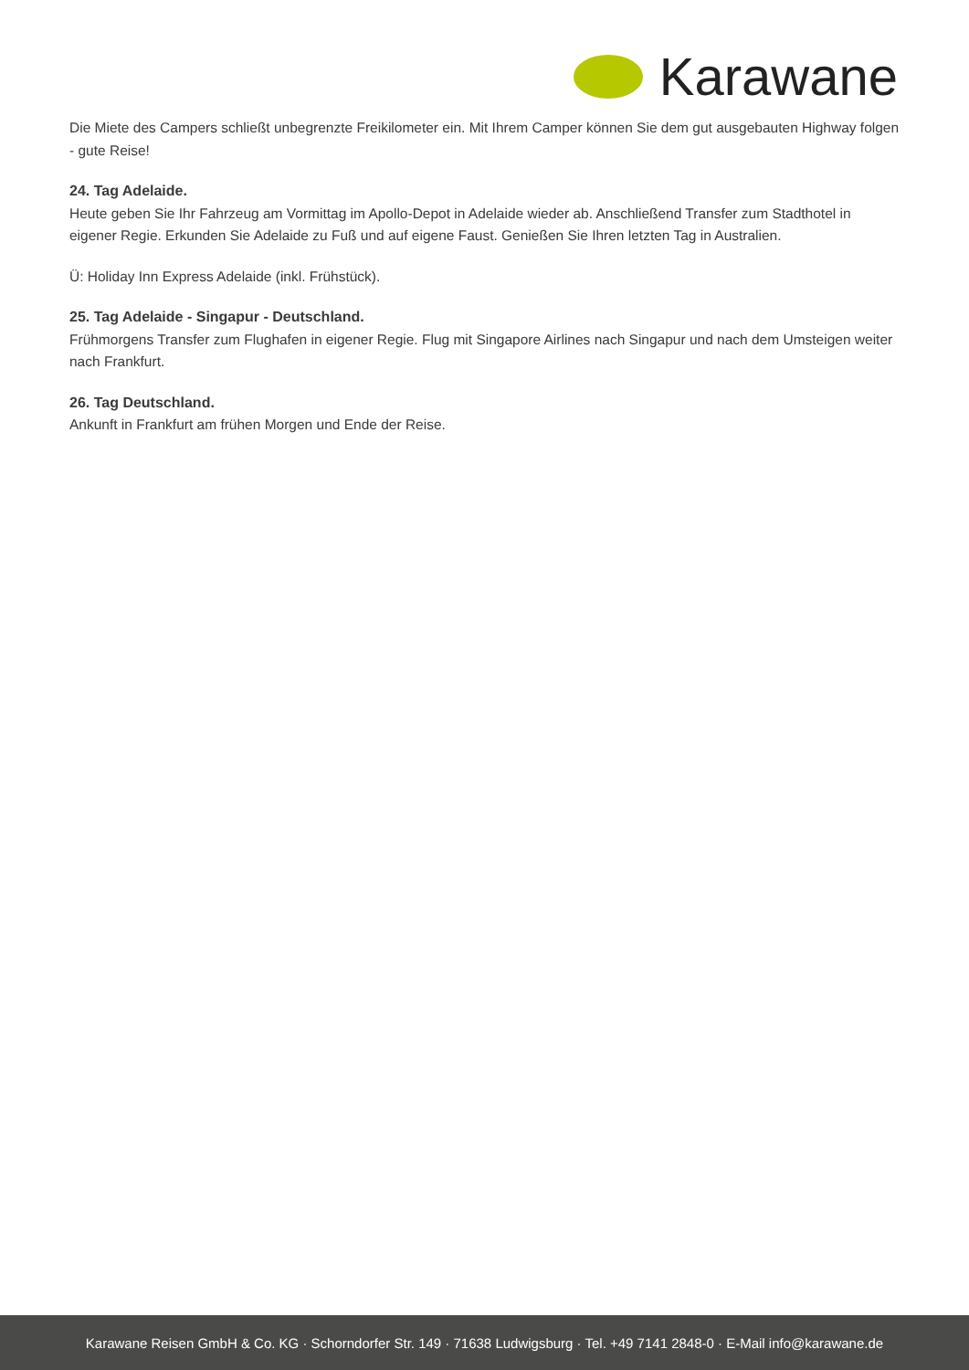Karawane
Die Miete des Campers schließt unbegrenzte Freikilometer ein. Mit Ihrem Camper können Sie dem gut ausgebauten Highway folgen - gute Reise!
24. Tag Adelaide.
Heute geben Sie Ihr Fahrzeug am Vormittag im Apollo-Depot in Adelaide wieder ab. Anschließend Transfer zum Stadthotel in eigener Regie. Erkunden Sie Adelaide zu Fuß und auf eigene Faust. Genießen Sie Ihren letzten Tag in Australien.
Ü: Holiday Inn Express Adelaide (inkl. Frühstück).
25. Tag Adelaide - Singapur - Deutschland.
Frühmorgens Transfer zum Flughafen in eigener Regie. Flug mit Singapore Airlines nach Singapur und nach dem Umsteigen weiter nach Frankfurt.
26. Tag Deutschland.
Ankunft in Frankfurt am frühen Morgen und Ende der Reise.
Karawane Reisen GmbH & Co. KG · Schorndorfer Str. 149 · 71638 Ludwigsburg · Tel. +49 7141 2848-0 · E-Mail info@karawane.de